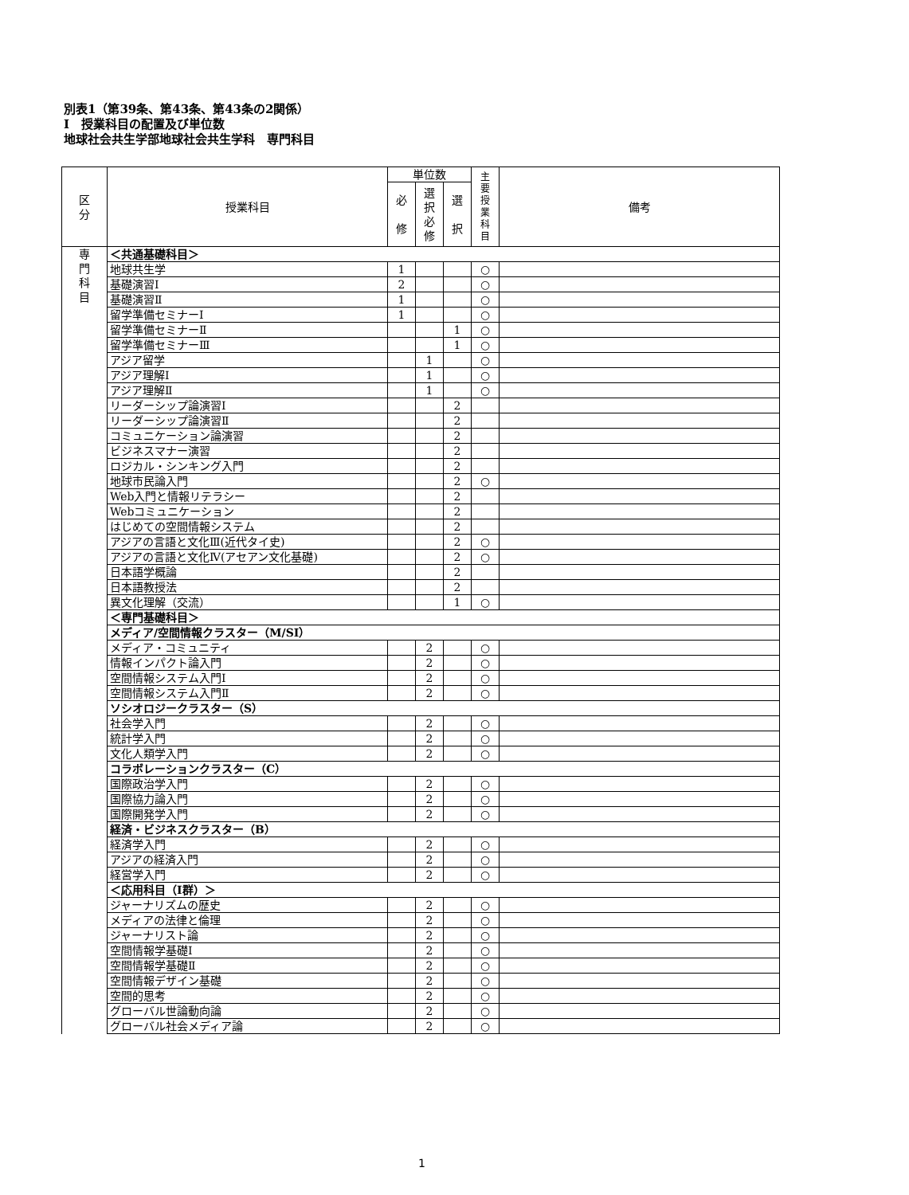別表1（第39条、第43条、第43条の2関係）
Ⅰ　授業科目の配置及び単位数
地球社会共生学部地球社会共生学科　専門科目
| 区 分 | 授業科目 | 単位数 | | | 主 要 授 業 科 目 | 備考 |
| --- | --- | --- | --- | --- | --- | --- |
| | | 必 修 | 選 択 必 修 | 選 択 | | |
| 専 門 科 目 | ＜共通基礎科目＞ | | | | | |
| | 地球共生学 | 1 | | | ○ | |
| | 基礎演習Ⅰ | 2 | | | ○ | |
| | 基礎演習Ⅱ | 1 | | | ○ | |
| | 留学準備セミナーⅠ | 1 | | | ○ | |
| | 留学準備セミナーⅡ | | | 1 | ○ | |
| | 留学準備セミナーⅢ | | | 1 | ○ | |
| | アジア留学 | | 1 | | ○ | |
| | アジア理解Ⅰ | | 1 | | ○ | |
| | アジア理解Ⅱ | | 1 | | ○ | |
| | リーダーシップ論演習Ⅰ | | | 2 | | |
| | リーダーシップ論演習Ⅱ | | | 2 | | |
| | コミュニケーション論演習 | | | 2 | | |
| | ビジネスマナー演習 | | | 2 | | |
| | ロジカル・シンキング入門 | | | 2 | | |
| | 地球市民論入門 | | | 2 | ○ | |
| | Web入門と情報リテラシー | | | 2 | | |
| | Webコミュニケーション | | | 2 | | |
| | はじめての空間情報システム | | | 2 | | |
| | アジアの言語と文化Ⅲ(近代タイ史) | | | 2 | ○ | |
| | アジアの言語と文化Ⅳ(アセアン文化基礎) | | | 2 | ○ | |
| | 日本語学概論 | | | 2 | | |
| | 日本語教授法 | | | 2 | | |
| | 異文化理解（交流） | | | 1 | ○ | |
| | ＜専門基礎科目＞ | | | | | |
| | メディア/空間情報クラスター（M/SI） | | | | | |
| | メディア・コミュニティ | | 2 | | ○ | |
| | 情報インパクト論入門 | | 2 | | ○ | |
| | 空間情報システム入門Ⅰ | | 2 | | ○ | |
| | 空間情報システム入門Ⅱ | | 2 | | ○ | |
| | ソシオロジークラスター（S） | | | | | |
| | 社会学入門 | | 2 | | ○ | |
| | 統計学入門 | | 2 | | ○ | |
| | 文化人類学入門 | | 2 | | ○ | |
| | コラボレーションクラスター（C） | | | | | |
| | 国際政治学入門 | | 2 | | ○ | |
| | 国際協力論入門 | | 2 | | ○ | |
| | 国際開発学入門 | | 2 | | ○ | |
| | 経済・ビジネスクラスター（B） | | | | | |
| | 経済学入門 | | 2 | | ○ | |
| | アジアの経済入門 | | 2 | | ○ | |
| | 経営学入門 | | 2 | | ○ | |
| | ＜応用科目（Ⅰ群）＞ | | | | | |
| | ジャーナリズムの歴史 | | 2 | | ○ | |
| | メディアの法律と倫理 | | 2 | | ○ | |
| | ジャーナリスト論 | | 2 | | ○ | |
| | 空間情報学基礎Ⅰ | | 2 | | ○ | |
| | 空間情報学基礎Ⅱ | | 2 | | ○ | |
| | 空間情報デザイン基礎 | | 2 | | ○ | |
| | 空間的思考 | | 2 | | ○ | |
| | グローバル世論動向論 | | 2 | | ○ | |
| | グローバル社会メディア論 | | 2 | | ○ | |
1